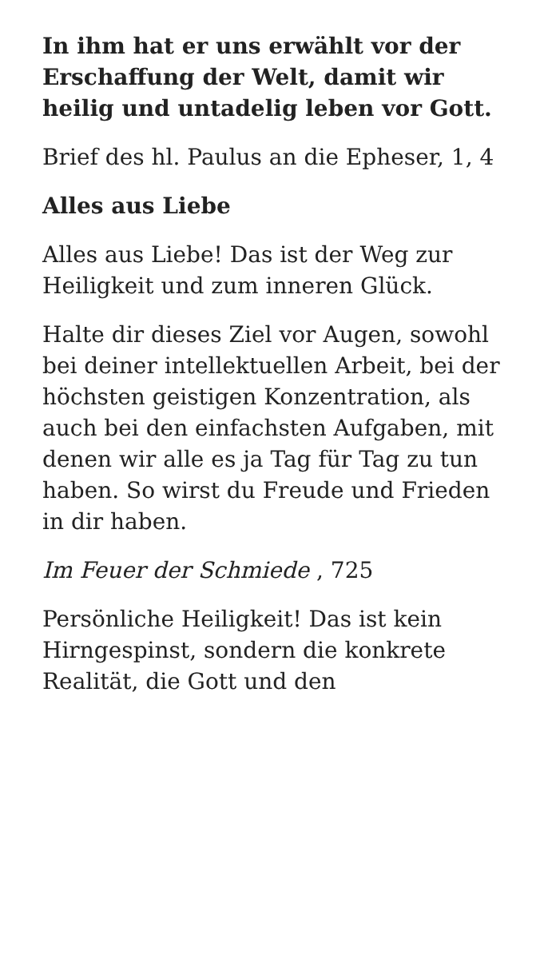In ihm hat er uns erwählt vor der Erschaffung der Welt, damit wir heilig und untadelig leben vor Gott.
Brief des hl. Paulus an die Epheser, 1, 4
Alles aus Liebe
Alles aus Liebe! Das ist der Weg zur Heiligkeit und zum inneren Glück.
Halte dir dieses Ziel vor Augen, sowohl bei deiner intellektuellen Arbeit, bei der höchsten geistigen Konzentration, als auch bei den einfachsten Aufgaben, mit denen wir alle es ja Tag für Tag zu tun haben. So wirst du Freude und Frieden in dir haben.
Im Feuer der Schmiede , 725
Persönliche Heiligkeit! Das ist kein Hirngespinst, sondern die konkrete Realität, die Gott und den